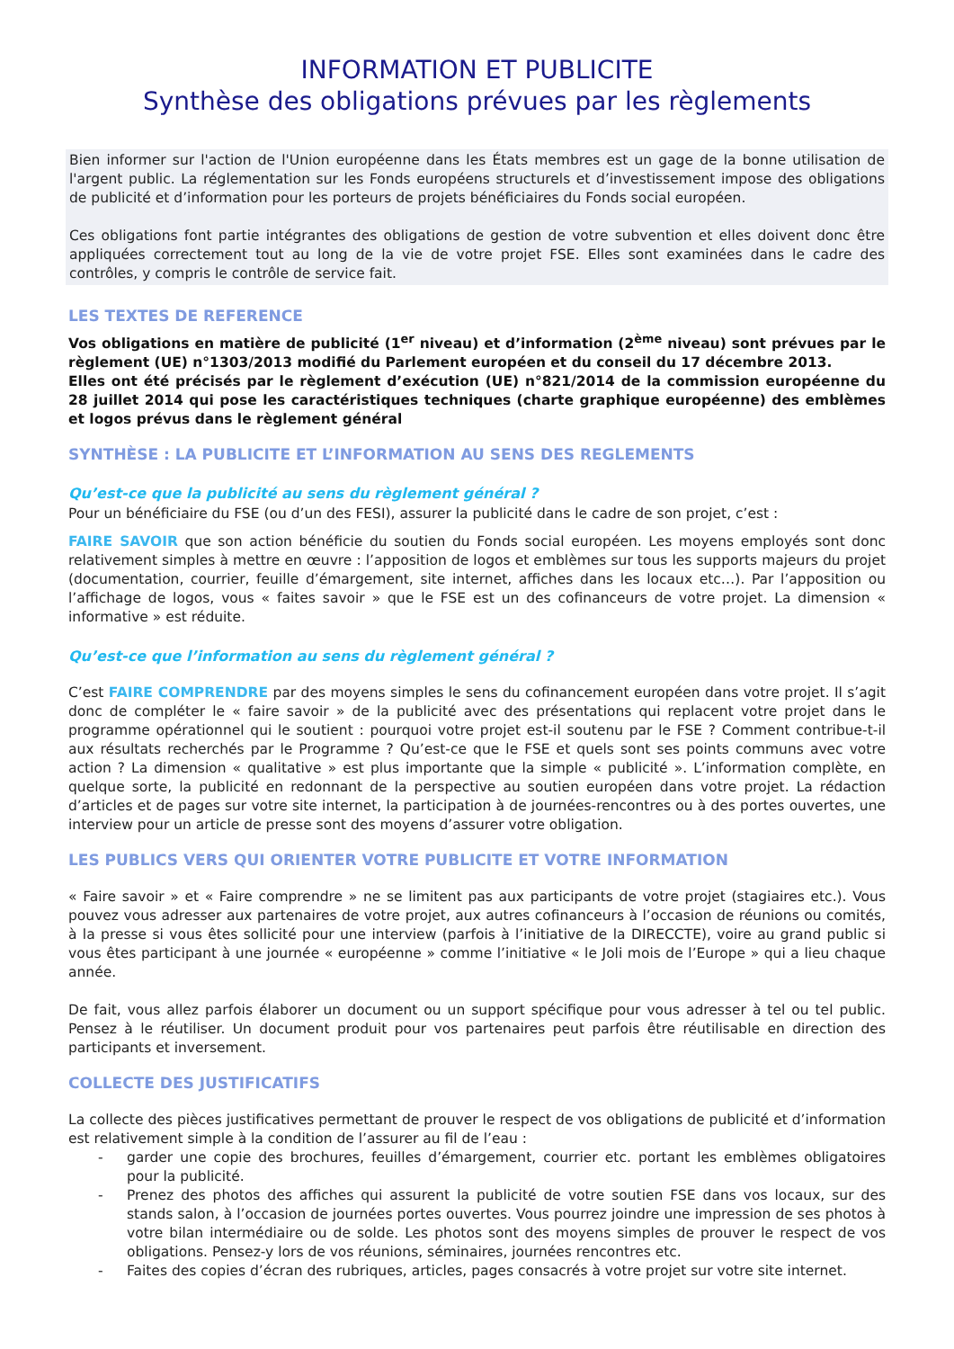INFORMATION ET PUBLICITE
Synthèse des obligations prévues par les règlements
Bien informer sur l'action de l'Union européenne dans les États membres est un gage de la bonne utilisation de l'argent public. La réglementation sur les Fonds européens structurels et d’investissement impose des obligations de publicité et d’information pour les porteurs de projets bénéficiaires du Fonds social européen.
Ces obligations font partie intégrantes des obligations de gestion de votre subvention et elles doivent donc être appliquées correctement tout au long de la vie de votre projet FSE. Elles sont examinées dans le cadre des contrôles, y compris le contrôle de service fait.
LES TEXTES DE REFERENCE
Vos obligations en matière de publicité (1<sup>er</sup> niveau) et d’information (2<sup>ème</sup> niveau) sont prévues par le règlement (UE) n°1303/2013 modifié du Parlement européen et du conseil du 17 décembre 2013.
Elles ont été précisés par le règlement d’exécution (UE) n°821/2014 de la commission européenne du 28 juillet 2014 qui pose les caractéristiques techniques (charte graphique européenne) des emblèmes et logos prévus dans le règlement général
SYNTHÈSE : LA PUBLICITE ET L’INFORMATION AU SENS DES REGLEMENTS
Qu’est-ce que la publicité au sens du règlement général ?
Pour un bénéficiaire du FSE (ou d’un des FESI), assurer la publicité dans le cadre de son projet, c’est :
FAIRE SAVOIR que son action bénéficie du soutien du Fonds social européen. Les moyens employés sont donc relativement simples à mettre en œuvre : l’apposition de logos et emblèmes sur tous les supports majeurs du projet (documentation, courrier, feuille d’émargement, site internet, affiches dans les locaux etc…). Par l’apposition ou l’affichage de logos, vous « faites savoir » que le FSE est un des cofinanceurs de votre projet. La dimension « informative » est réduite.
Qu’est-ce que l’information au sens du règlement général ?
C’est FAIRE COMPRENDRE par des moyens simples le sens du cofinancement européen dans votre projet. Il s’agit donc de compléter le « faire savoir » de la publicité avec des présentations qui replacent votre projet dans le programme opérationnel qui le soutient : pourquoi votre projet est-il soutenu par le FSE ? Comment contribue-t-il aux résultats recherchés par le Programme ? Qu’est-ce que le FSE et quels sont ses points communs avec votre action ? La dimension « qualitative » est plus importante que la simple « publicité ». L’information complète, en quelque sorte, la publicité en redonnant de la perspective au soutien européen dans votre projet. La rédaction d’articles et de pages sur votre site internet, la participation à de journées-rencontres ou à des portes ouvertes, une interview pour un article de presse sont des moyens d’assurer votre obligation.
LES PUBLICS VERS QUI ORIENTER VOTRE PUBLICITE ET VOTRE INFORMATION
« Faire savoir » et « Faire comprendre » ne se limitent pas aux participants de votre projet (stagiaires etc.). Vous pouvez vous adresser aux partenaires de votre projet, aux autres cofinanceurs à l’occasion de réunions ou comités, à la presse si vous êtes sollicité pour une interview (parfois à l’initiative de la DIRECCTE), voire au grand public si vous êtes participant à une journée « européenne » comme l’initiative « le Joli mois de l’Europe » qui a lieu chaque année.
De fait, vous allez parfois élaborer un document ou un support spécifique pour vous adresser à tel ou tel public. Pensez à le réutiliser. Un document produit pour vos partenaires peut parfois être réutilisable en direction des participants et inversement.
COLLECTE DES JUSTIFICATIFS
La collecte des pièces justificatives permettant de prouver le respect de vos obligations de publicité et d’information est relativement simple à la condition de l’assurer au fil de l’eau :
- garder une copie des brochures, feuilles d’émargement, courrier etc. portant les emblèmes obligatoires pour la publicité.
- Prenez des photos des affiches qui assurent la publicité de votre soutien FSE dans vos locaux, sur des stands salon, à l’occasion de journées portes ouvertes. Vous pourrez joindre une impression de ses photos à votre bilan intermédiaire ou de solde. Les photos sont des moyens simples de prouver le respect de vos obligations. Pensez-y lors de vos réunions, séminaires, journées rencontres etc.
- Faites des copies d’écran des rubriques, articles, pages consacrés à votre projet sur votre site internet.